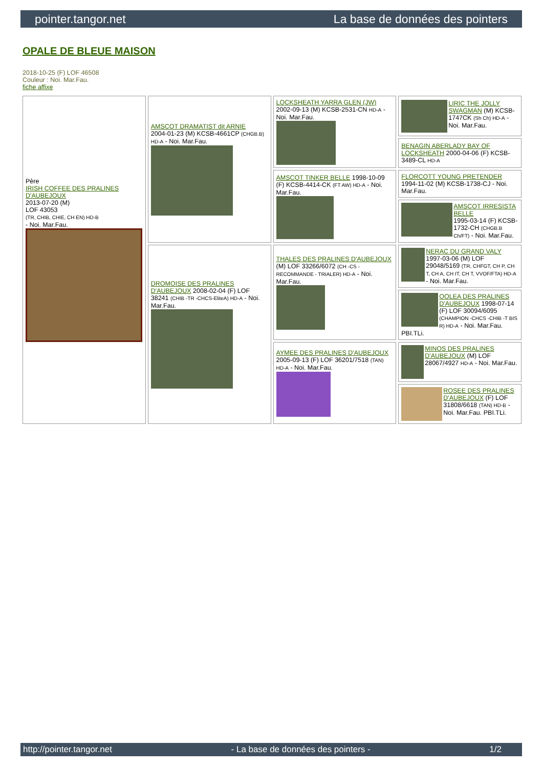pointer.tangor.net La base de données des pointers
OPALE DE BLEUE MAISON
2018-10-25 (F) LOF 46508
Couleur : Noi. Mar.Fau.
fiche affixe
| Père IRISH COFFEE DES PRALINES D'AUBEJOUX 2013-07-20 (M) LOF 43053 (TR, CHIB, CHIE, CH EN) HD-B - Noi. Mar.Fau. | AMSCOT DRAMATIST dit ARNIE 2004-01-23 (M) KCSB-4661CP (CHGB.B) HD-A - Noi. Mar.Fau. | LOCKSHEATH YARRA GLEN (JW) 2002-09-13 (M) KCSB-2531-CN HD-A - Noi. Mar.Fau. | LIRIC THE JOLLY SWAGMAN (M) KCSB-1747CK (Sh Ch) HD-A - Noi. Mar.Fau. |
| | | | BENAGIN ABERLADY BAY OF LOCKSHEATH 2000-04-06 (F) KCSB-3489-CL HD-A |
| | | AMSCOT TINKER BELLE 1998-10-09 (F) KCSB-4414-CK (FT AW) HD-A - Noi. Mar.Fau. | FLORCOTT YOUNG PRETENDER 1994-11-02 (M) KCSB-1738-CJ - Noi. Mar.Fau. |
| | | | AMSCOT IRRESISTA BELLE 1995-03-14 (F) KCSB-1732-CH (CHGB.B Ch/FT) - Noi. Mar.Fau. |
| | DROMOISE DES PRALINES D'AUBEJOUX 2008-02-04 (F) LOF 38241 (CHIB -TR -CHCS-EliteA) HD-A - Noi. Mar.Fau. | THALES DES PRALINES D'AUBEJOUX (M) LOF 33266/6072 (CH -CS - RECOMMANDE - TRIALER) HD-A - Noi. Mar.Fau. | NERAC DU GRAND VALY 1997-03-06 (M) LOF 29048/5169 (TR, CHFGT, CH P, CH T, CH A, CH IT, CH T, VVOF/FTA) HD-A - Noi. Mar.Fau. |
| | | | OOLEA DES PRALINES D'AUBEJOUX 1998-07-14 (F) LOF 30094/6095 (CHAMPION -CHCS -CHIB -T BIS R) HD-A - Noi. Mar.Fau. PBI.TLi. |
| | | AYMEE DES PRALINES D'AUBEJOUX 2005-09-13 (F) LOF 36201/7518 (TAN) HD-A - Noi. Mar.Fau. | MINOS DES PRALINES D'AUBEJOUX (M) LOF 28067/4927 HD-A - Noi. Mar.Fau. |
| | | | ROSEE DES PRALINES D'AUBEJOUX (F) LOF 31808/6618 (TAN) HD-B - Noi. Mar.Fau. PBI.TLi. |
http://pointer.tangor.net - La base de données des pointers - 1/2